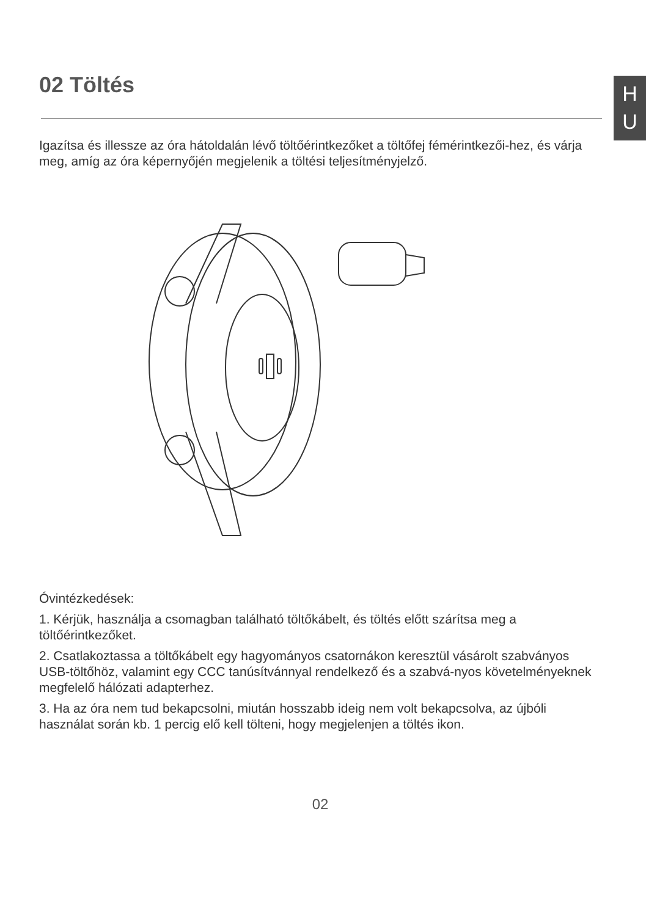H
U
02 Töltés
Igazítsa és illessze az óra hátoldalán lévő töltőérintkezőket a töltőfej fémérintkezői-hez, és várja meg, amíg az óra képernyőjén megjelenik a töltési teljesítményjelző.
Óvintézkedések:
1. Kérjük, használja a csomagban található töltőkábelt, és töltés előtt szárítsa meg a töltőérintkezőket.
2. Csatlakoztassa a töltőkábelt egy hagyományos csatornákon keresztül vásárolt szabványos USB-töltőhöz, valamint egy CCC tanúsítvánnyal rendelkező és a szabvá-nyos követelményeknek megfelelő hálózati adapterhez.
3. Ha az óra nem tud bekapcsolni, miután hosszabb ideig nem volt bekapcsolva, az újbóli használat során kb. 1 percig elő kell tölteni, hogy megjelenjen a töltés ikon.
02